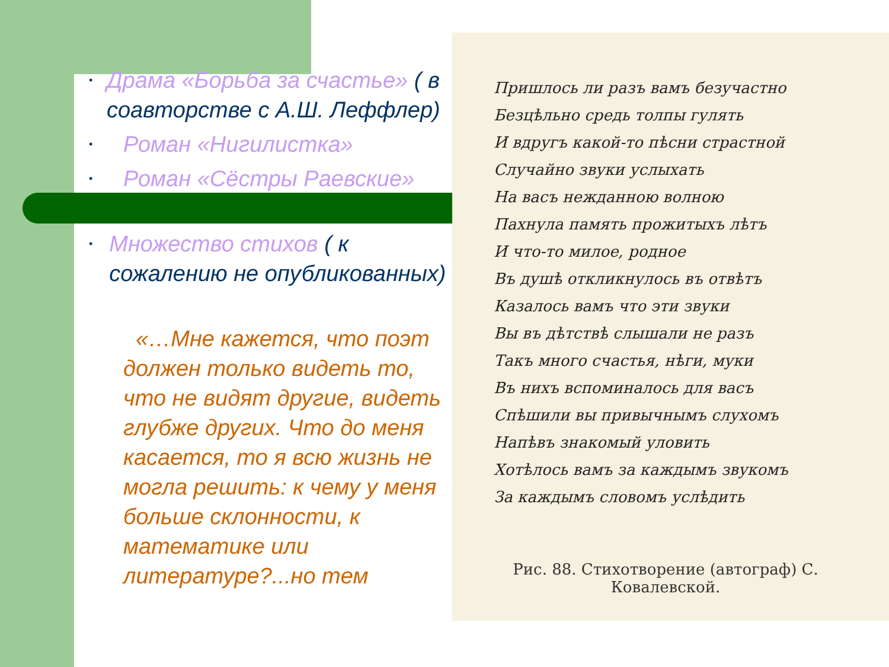• Драма «Борьба за счастье» ( в соавторстве с А.Ш. Леффлер)
• Роман «Нигилистка»
• Роман «Сёстры Раевские»
• Множество стихов ( к сожалению не опубликованных)
«…Мне кажется, что поэт должен только видеть то, что не видят другие, видеть глубже других. Что до меня касается, то я всю жизнь не могла решить: к чему у меня больше склонности, к математике или литературе?...но тем
Пришлось ли разъ вамъ безучастно
Безцѣльно средь толпы гулять
И вдругъ какой-то пѣсни страстной
Случайно звуки услыхать
На васъ нежданною волною
Пахнула память прожитыхъ лѣтъ
И что-то милое, родное
Въ душѣ откликнулось въ отвѣтъ
Казалось вамъ что эти звуки
Вы въ дѣтствѣ слышали не разъ
Такъ много счастья, нѣги, муки
Въ нихъ вспоминалось для васъ
Спѣшили вы привычнымъ слухомъ
Напѣвъ знакомый уловить
Хотѣлось вамъ за каждымъ звукомъ
За каждымъ словомъ услѣдить
Рис. 88. Стихотворение (автограф) С. Ковалевской.